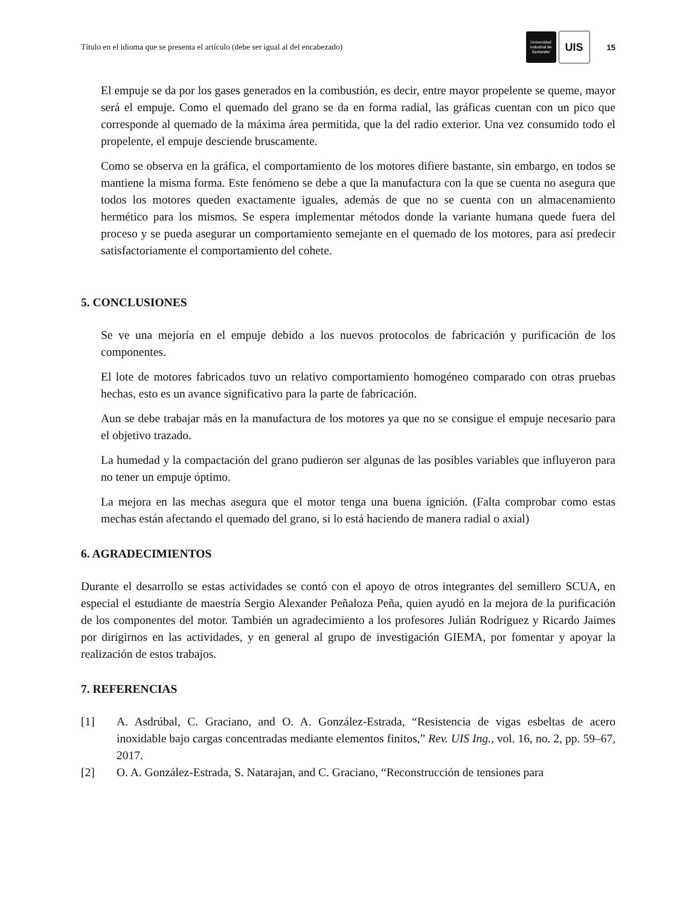Título en el idioma que se presenta el artículo (debe ser igual al del encabezado)
Universidad
Industrial de
Santander
UIS
15
El empuje se da por los gases generados en la combustión, es decir, entre mayor propelente se queme, mayor será el empuje. Como el quemado del grano se da en forma radial, las gráficas cuentan con un pico que corresponde al quemado de la máxima área permitida, que la del radio exterior. Una vez consumido todo el propelente, el empuje desciende bruscamente.
Como se observa en la gráfica, el comportamiento de los motores difiere bastante, sin embargo, en todos se mantiene la misma forma. Este fenómeno se debe a que la manufactura con la que se cuenta no asegura que todos los motores queden exactamente iguales, además de que no se cuenta con un almacenamiento hermético para los mismos. Se espera implementar métodos donde la variante humana quede fuera del proceso y se pueda asegurar un comportamiento semejante en el quemado de los motores, para así predecir satisfactoriamente el comportamiento del cohete.
5. CONCLUSIONES
Se ve una mejoría en el empuje debido a los nuevos protocolos de fabricación y purificación de los componentes.
El lote de motores fabricados tuvo un relativo comportamiento homogéneo comparado con otras pruebas hechas, esto es un avance significativo para la parte de fabricación.
Aun se debe trabajar más en la manufactura de los motores ya que no se consigue el empuje necesario para el objetivo trazado.
La humedad y la compactación del grano pudieron ser algunas de las posibles variables que influyeron para no tener un empuje óptimo.
La mejora en las mechas asegura que el motor tenga una buena ignición. (Falta comprobar como estas mechas están afectando el quemado del grano, si lo está haciendo de manera radial o axial)
6. AGRADECIMIENTOS
Durante el desarrollo se estas actividades se contó con el apoyo de otros integrantes del semillero SCUA, en especial el estudiante de maestría Sergio Alexander Peñaloza Peña, quien ayudó en la mejora de la purificación de los componentes del motor. También un agradecimiento a los profesores Julián Rodríguez y Ricardo Jaimes por dirigirnos en las actividades, y en general al grupo de investigación GIEMA, por fomentar y apoyar la realización de estos trabajos.
7. REFERENCIAS
[1] A. Asdrúbal, C. Graciano, and O. A. González-Estrada, “Resistencia de vigas esbeltas de acero inoxidable bajo cargas concentradas mediante elementos finitos,” Rev. UIS Ing., vol. 16, no. 2, pp. 59–67, 2017.
[2] O. A. González-Estrada, S. Natarajan, and C. Graciano, “Reconstrucción de tensiones para